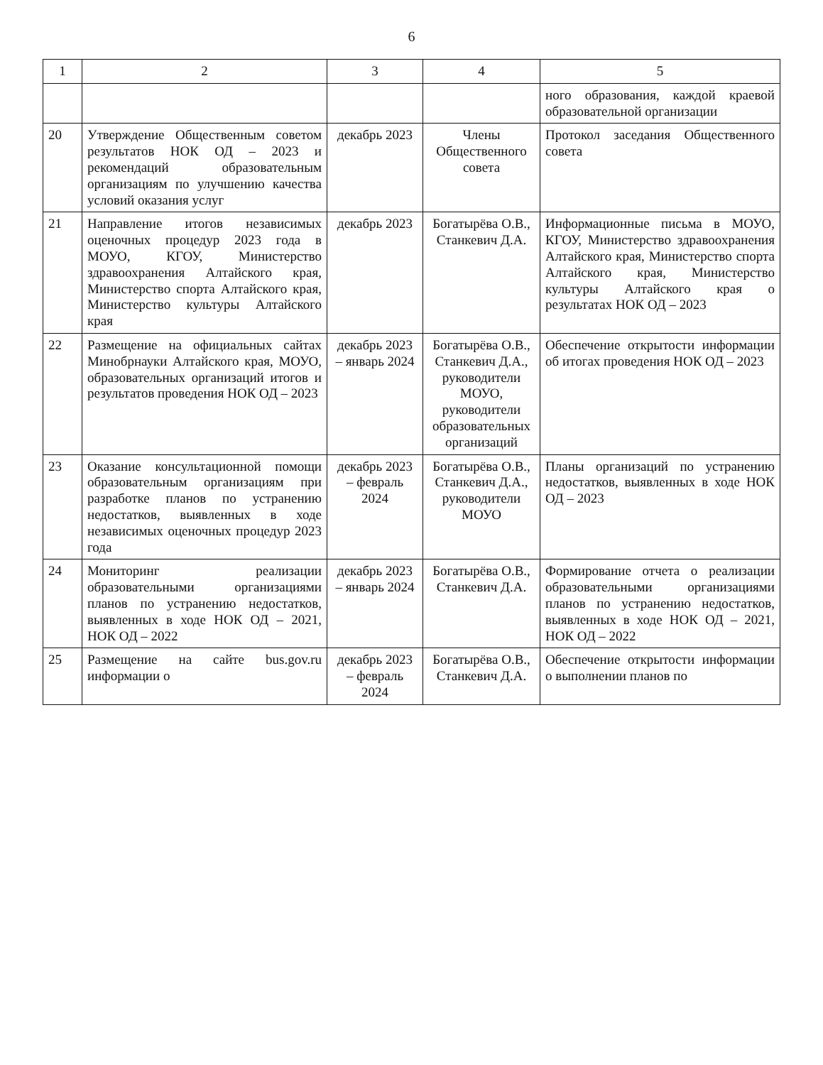6
| 1 | 2 | 3 | 4 | 5 |
| --- | --- | --- | --- | --- |
| | | | | ного образования, каждой краевой образовательной организации |
| 20 | Утверждение Общественным советом результатов НОК ОД – 2023 и рекомендаций образовательным организациям по улучшению качества условий оказания услуг | декабрь 2023 | Члены Общественного совета | Протокол заседания Общественного совета |
| 21 | Направление итогов независимых оценочных процедур 2023 года в МОУО, КГОУ, Министерство здравоохранения Алтайского края, Министерство спорта Алтайского края, Министерство культуры Алтайского края | декабрь 2023 | Богатырёва О.В., Станкевич Д.А. | Информационные письма в МОУО, КГОУ, Министерство здравоохранения Алтайского края, Министерство спорта Алтайского края, Министерство культуры Алтайского края о результатах НОК ОД – 2023 |
| 22 | Размещение на официальных сайтах Минобрнауки Алтайского края, МОУО, образовательных организаций итогов и результатов проведения НОК ОД – 2023 | декабрь 2023 – январь 2024 | Богатырёва О.В., Станкевич Д.А., руководители МОУО, руководители образовательных организаций | Обеспечение открытости информации об итогах проведения НОК ОД – 2023 |
| 23 | Оказание консультационной помощи образовательным организациям при разработке планов по устранению недостатков, выявленных в ходе независимых оценочных процедур 2023 года | декабрь 2023 – февраль 2024 | Богатырёва О.В., Станкевич Д.А., руководители МОУО | Планы организаций по устранению недостатков, выявленных в ходе НОК ОД – 2023 |
| 24 | Мониторинг реализации образовательными организациями планов по устранению недостатков, выявленных в ходе НОК ОД – 2021, НОК ОД – 2022 | декабрь 2023 – январь 2024 | Богатырёва О.В., Станкевич Д.А. | Формирование отчета о реализации образовательными организациями планов по устранению недостатков, выявленных в ходе НОК ОД – 2021, НОК ОД – 2022 |
| 25 | Размещение на сайте bus.gov.ru информации о | декабрь 2023 – февраль 2024 | Богатырёва О.В., Станкевич Д.А. | Обеспечение открытости информации о выполнении планов по |